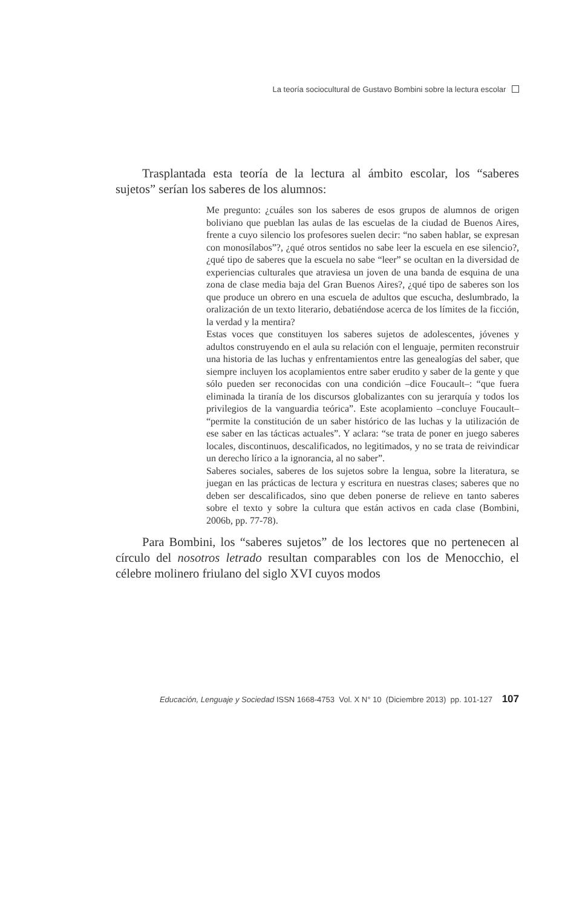La teoría sociocultural de Gustavo Bombini sobre la lectura escolar
Trasplantada esta teoría de la lectura al ámbito escolar, los “saberes sujetos” serían los saberes de los alumnos:
Me pregunto: ¿cuáles son los saberes de esos grupos de alumnos de origen boliviano que pueblan las aulas de las escuelas de la ciudad de Buenos Aires, frente a cuyo silencio los profesores suelen decir: “no saben hablar, se expresan con monosílabos”?, ¿qué otros sentidos no sabe leer la escuela en ese silencio?, ¿qué tipo de saberes que la escuela no sabe “leer” se ocultan en la diversidad de experiencias culturales que atraviesa un joven de una banda de esquina de una zona de clase media baja del Gran Buenos Aires?, ¿qué tipo de saberes son los que produce un obrero en una escuela de adultos que escucha, deslumbrado, la oralización de un texto literario, debatiéndose acerca de los límites de la ficción, la verdad y la mentira?
Estas voces que constituyen los saberes sujetos de adolescentes, jóvenes y adultos construyendo en el aula su relación con el lenguaje, permiten reconstruir una historia de las luchas y enfrentamientos entre las genealogías del saber, que siempre incluyen los acoplamientos entre saber erudito y saber de la gente y que sólo pueden ser reconocidas con una condición –dice Foucault–: “que fuera eliminada la tiranía de los discursos globalizantes con su jerarquía y todos los privilegios de la vanguardia teórica”. Este acoplamiento –concluye Foucault– “permite la constitución de un saber histórico de las luchas y la utilización de ese saber en las tácticas actuales”. Y aclara: “se trata de poner en juego saberes locales, discontinuos, descalificados, no legitimados, y no se trata de reivindicar un derecho lírico a la ignorancia, al no saber”.
Saberes sociales, saberes de los sujetos sobre la lengua, sobre la literatura, se juegan en las prácticas de lectura y escritura en nuestras clases; saberes que no deben ser descalificados, sino que deben ponerse de relieve en tanto saberes sobre el texto y sobre la cultura que están activos en cada clase (Bombini, 2006b, pp. 77-78).
Para Bombini, los “saberes sujetos” de los lectores que no pertenecen al círculo del nosotros letrado resultan comparables con los de Menocchio, el célebre molinero friulano del siglo XVI cuyos modos
Educación, Lenguaje y Sociedad ISSN 1668-4753 Vol. X N° 10 (Diciembre 2013) pp. 101-127 107